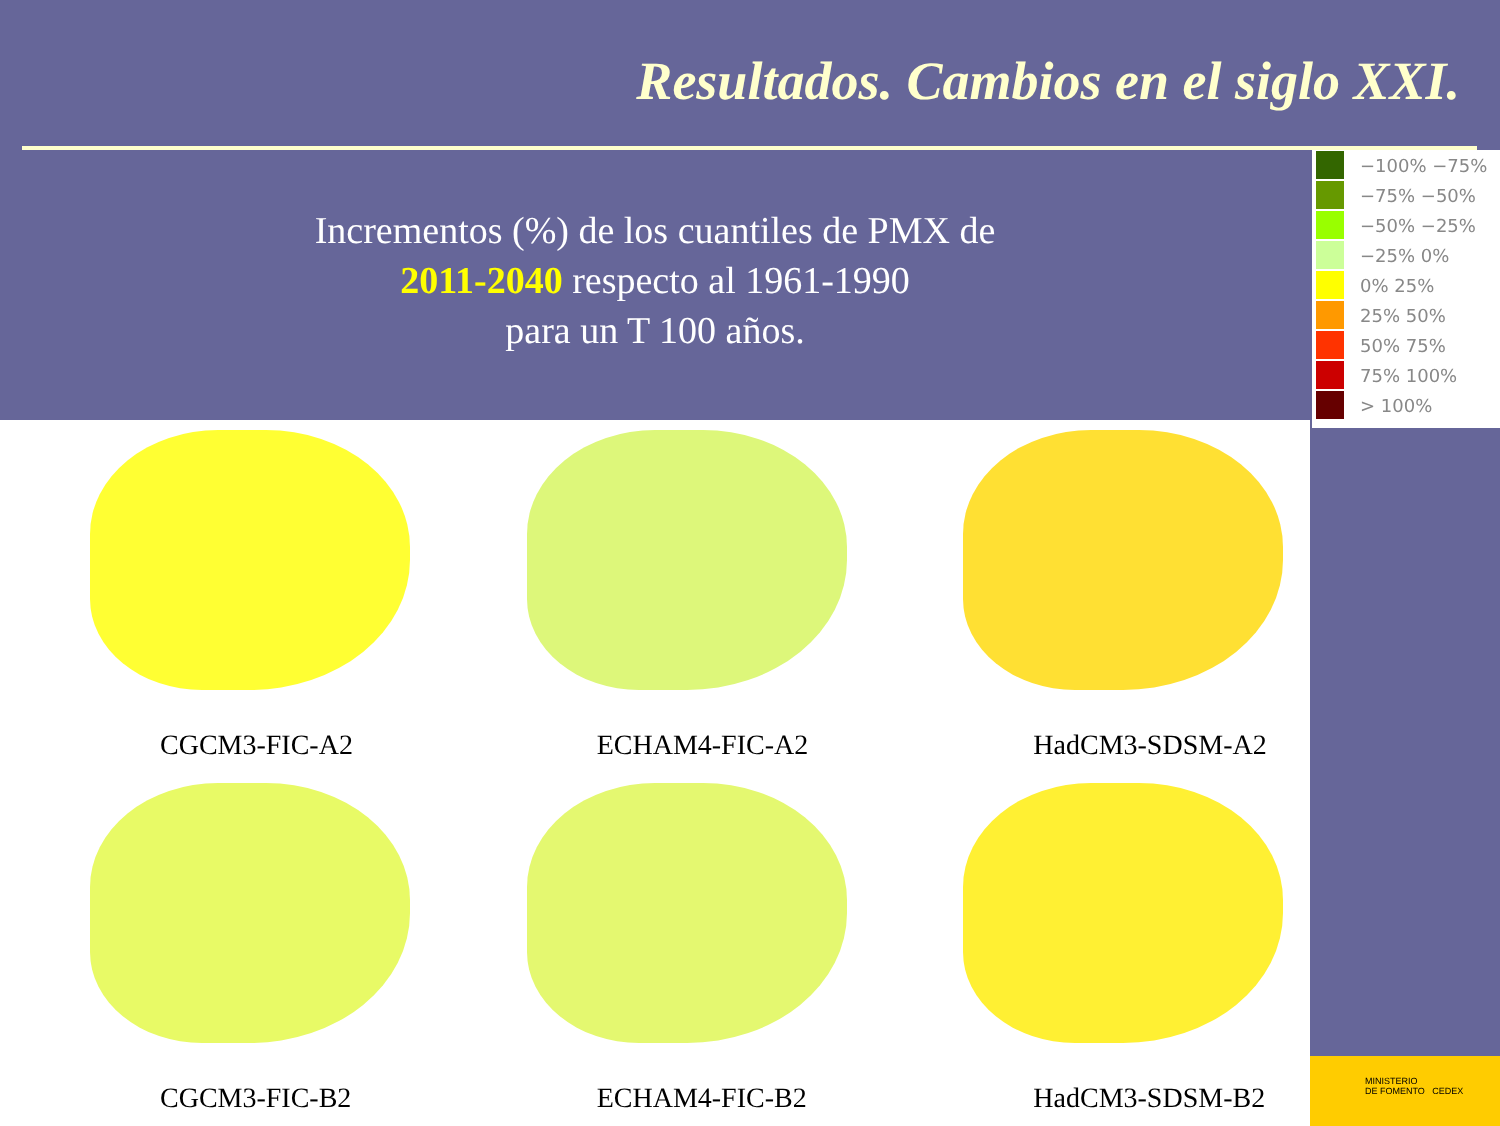Resultados. Cambios en el siglo XXI.
Incrementos (%) de los cuantiles de PMX de
2011-2040 respecto al 1961-1990
para un T 100 años.
−100% −75%
−75% −50%
−50% −25%
−25% 0%
0% 25%
25% 50%
50% 75%
75% 100%
> 100%
CGCM3-FIC-A2
ECHAM4-FIC-A2
HadCM3-SDSM-A2
CGCM3-FIC-B2
ECHAM4-FIC-B2
HadCM3-SDSM-B2
MINISTERIO
DE FOMENTO CEDEX